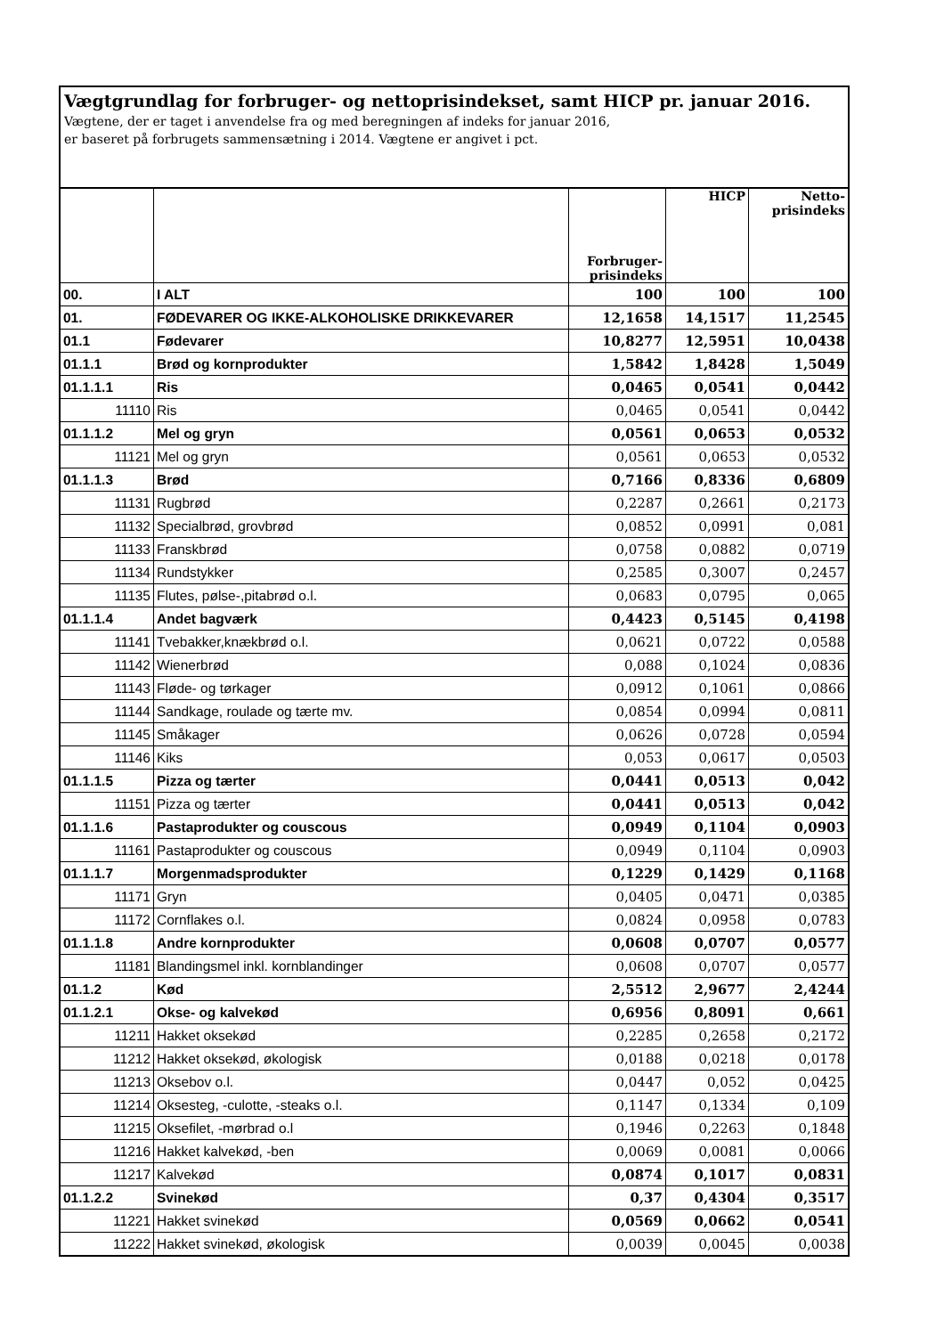Vægtgrundlag for forbruger- og nettoprisindekset, samt HICP pr. januar 2016.
Vægtene, der er taget i anvendelse fra og med beregningen af indeks for januar 2016,
er baseret på forbrugets sammensætning i 2014. Vægtene er angivet i pct.
| | | Forbruger- prisindeks | HICP | Netto- prisindeks |
| --- | --- | --- | --- | --- |
| 00. | I ALT | 100 | 100 | 100 |
| 01. | FØDEVARER OG IKKE-ALKOHOLISKE DRIKKEVARER | 12,1658 | 14,1517 | 11,2545 |
| 01.1 | Fødevarer | 10,8277 | 12,5951 | 10,0438 |
| 01.1.1 | Brød og kornprodukter | 1,5842 | 1,8428 | 1,5049 |
| 01.1.1.1 | Ris | 0,0465 | 0,0541 | 0,0442 |
| 11110 | Ris | 0,0465 | 0,0541 | 0,0442 |
| 01.1.1.2 | Mel og gryn | 0,0561 | 0,0653 | 0,0532 |
| 11121 | Mel og gryn | 0,0561 | 0,0653 | 0,0532 |
| 01.1.1.3 | Brød | 0,7166 | 0,8336 | 0,6809 |
| 11131 | Rugbrød | 0,2287 | 0,2661 | 0,2173 |
| 11132 | Specialbrød, grovbrød | 0,0852 | 0,0991 | 0,081 |
| 11133 | Franskbrød | 0,0758 | 0,0882 | 0,0719 |
| 11134 | Rundstykker | 0,2585 | 0,3007 | 0,2457 |
| 11135 | Flutes, pølse-,pitabrød o.l. | 0,0683 | 0,0795 | 0,065 |
| 01.1.1.4 | Andet bagværk | 0,4423 | 0,5145 | 0,4198 |
| 11141 | Tvebakker,knækbrød o.l. | 0,0621 | 0,0722 | 0,0588 |
| 11142 | Wienerbrød | 0,088 | 0,1024 | 0,0836 |
| 11143 | Fløde- og tørkager | 0,0912 | 0,1061 | 0,0866 |
| 11144 | Sandkage, roulade og tærte mv. | 0,0854 | 0,0994 | 0,0811 |
| 11145 | Småkager | 0,0626 | 0,0728 | 0,0594 |
| 11146 | Kiks | 0,053 | 0,0617 | 0,0503 |
| 01.1.1.5 | Pizza og tærter | 0,0441 | 0,0513 | 0,042 |
| 11151 | Pizza og tærter | 0,0441 | 0,0513 | 0,042 |
| 01.1.1.6 | Pastaprodukter og couscous | 0,0949 | 0,1104 | 0,0903 |
| 11161 | Pastaprodukter og couscous | 0,0949 | 0,1104 | 0,0903 |
| 01.1.1.7 | Morgenmadsprodukter | 0,1229 | 0,1429 | 0,1168 |
| 11171 | Gryn | 0,0405 | 0,0471 | 0,0385 |
| 11172 | Cornflakes o.l. | 0,0824 | 0,0958 | 0,0783 |
| 01.1.1.8 | Andre kornprodukter | 0,0608 | 0,0707 | 0,0577 |
| 11181 | Blandingsmel inkl. kornblandinger | 0,0608 | 0,0707 | 0,0577 |
| 01.1.2 | Kød | 2,5512 | 2,9677 | 2,4244 |
| 01.1.2.1 | Okse- og kalvekød | 0,6956 | 0,8091 | 0,661 |
| 11211 | Hakket oksekød | 0,2285 | 0,2658 | 0,2172 |
| 11212 | Hakket oksekød, økologisk | 0,0188 | 0,0218 | 0,0178 |
| 11213 | Oksebov o.l. | 0,0447 | 0,052 | 0,0425 |
| 11214 | Oksesteg, -culotte, -steaks o.l. | 0,1147 | 0,1334 | 0,109 |
| 11215 | Oksefilet, -mørbrad o.l | 0,1946 | 0,2263 | 0,1848 |
| 11216 | Hakket kalvekød, -ben | 0,0069 | 0,0081 | 0,0066 |
| 11217 | Kalvekød | 0,0874 | 0,1017 | 0,0831 |
| 01.1.2.2 | Svinekød | 0,37 | 0,4304 | 0,3517 |
| 11221 | Hakket svinekød | 0,0569 | 0,0662 | 0,0541 |
| 11222 | Hakket svinekød, økologisk | 0,0039 | 0,0045 | 0,0038 |